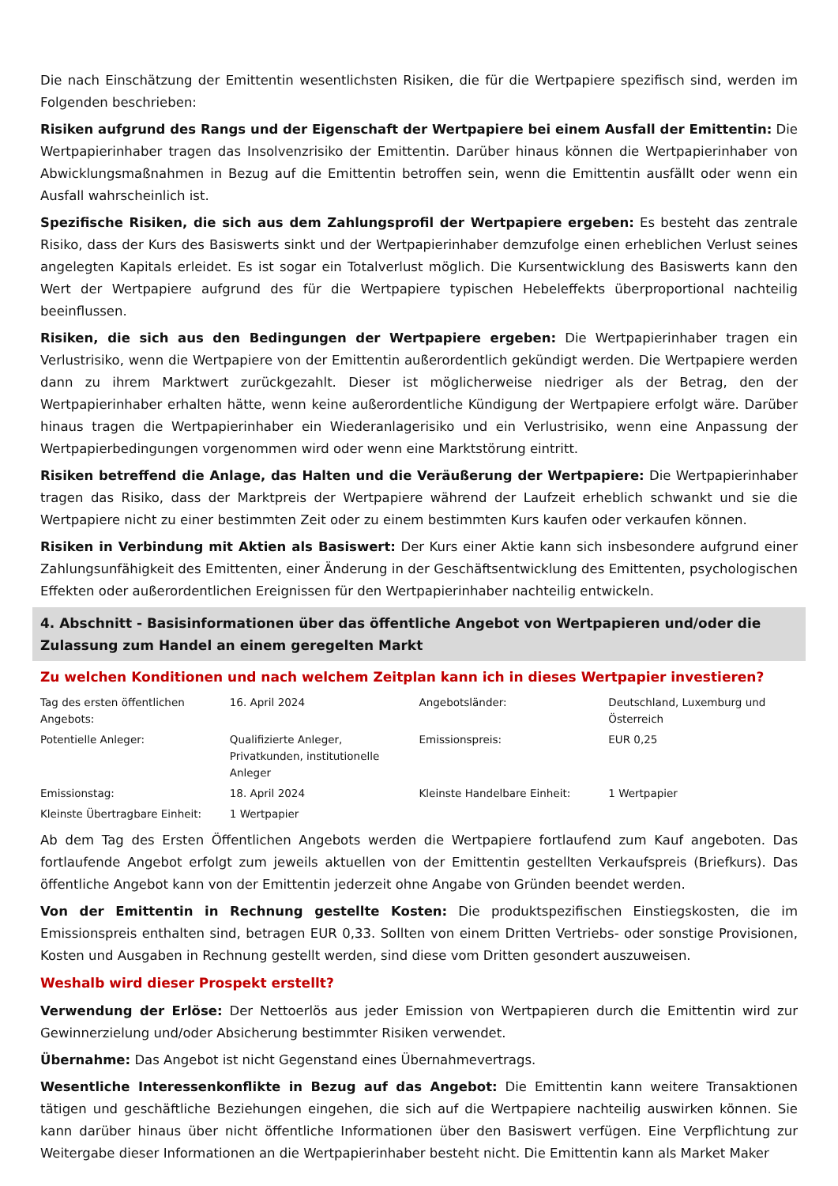Die nach Einschätzung der Emittentin wesentlichsten Risiken, die für die Wertpapiere spezifisch sind, werden im Folgenden beschrieben:
Risiken aufgrund des Rangs und der Eigenschaft der Wertpapiere bei einem Ausfall der Emittentin: Die Wertpapierinhaber tragen das Insolvenzrisiko der Emittentin. Darüber hinaus können die Wertpapierinhaber von Abwicklungsmaßnahmen in Bezug auf die Emittentin betroffen sein, wenn die Emittentin ausfällt oder wenn ein Ausfall wahrscheinlich ist.
Spezifische Risiken, die sich aus dem Zahlungsprofil der Wertpapiere ergeben: Es besteht das zentrale Risiko, dass der Kurs des Basiswerts sinkt und der Wertpapierinhaber demzufolge einen erheblichen Verlust seines angelegten Kapitals erleidet. Es ist sogar ein Totalverlust möglich. Die Kursentwicklung des Basiswerts kann den Wert der Wertpapiere aufgrund des für die Wertpapiere typischen Hebeleffekts überproportional nachteilig beeinflussen.
Risiken, die sich aus den Bedingungen der Wertpapiere ergeben: Die Wertpapierinhaber tragen ein Verlustrisiko, wenn die Wertpapiere von der Emittentin außerordentlich gekündigt werden. Die Wertpapiere werden dann zu ihrem Marktwert zurückgezahlt. Dieser ist möglicherweise niedriger als der Betrag, den der Wertpapierinhaber erhalten hätte, wenn keine außerordentliche Kündigung der Wertpapiere erfolgt wäre. Darüber hinaus tragen die Wertpapierinhaber ein Wiederanlagerisiko und ein Verlustrisiko, wenn eine Anpassung der Wertpapierbedingungen vorgenommen wird oder wenn eine Marktstörung eintritt.
Risiken betreffend die Anlage, das Halten und die Veräußerung der Wertpapiere: Die Wertpapierinhaber tragen das Risiko, dass der Marktpreis der Wertpapiere während der Laufzeit erheblich schwankt und sie die Wertpapiere nicht zu einer bestimmten Zeit oder zu einem bestimmten Kurs kaufen oder verkaufen können.
Risiken in Verbindung mit Aktien als Basiswert: Der Kurs einer Aktie kann sich insbesondere aufgrund einer Zahlungsunfähigkeit des Emittenten, einer Änderung in der Geschäftsentwicklung des Emittenten, psychologischen Effekten oder außerordentlichen Ereignissen für den Wertpapierinhaber nachteilig entwickeln.
4. Abschnitt - Basisinformationen über das öffentliche Angebot von Wertpapieren und/oder die Zulassung zum Handel an einem geregelten Markt
Zu welchen Konditionen und nach welchem Zeitplan kann ich in dieses Wertpapier investieren?
| Tag des ersten öffentlichen Angebots: | 16. April 2024 | Angebotsländer: | Deutschland, Luxemburg und Österreich |
| Potentielle Anleger: | Qualifizierte Anleger, Privatkunden, institutionelle Anleger | Emissionspreis: | EUR 0,25 |
| Emissionstag: | 18. April 2024 | Kleinste Handelbare Einheit: | 1 Wertpapier |
| Kleinste Übertragbare Einheit: | 1 Wertpapier | | |
Ab dem Tag des Ersten Öffentlichen Angebots werden die Wertpapiere fortlaufend zum Kauf angeboten. Das fortlaufende Angebot erfolgt zum jeweils aktuellen von der Emittentin gestellten Verkaufspreis (Briefkurs). Das öffentliche Angebot kann von der Emittentin jederzeit ohne Angabe von Gründen beendet werden.
Von der Emittentin in Rechnung gestellte Kosten: Die produktspezifischen Einstiegskosten, die im Emissionspreis enthalten sind, betragen EUR 0,33. Sollten von einem Dritten Vertriebs- oder sonstige Provisionen, Kosten und Ausgaben in Rechnung gestellt werden, sind diese vom Dritten gesondert auszuweisen.
Weshalb wird dieser Prospekt erstellt?
Verwendung der Erlöse: Der Nettoerlös aus jeder Emission von Wertpapieren durch die Emittentin wird zur Gewinnerzielung und/oder Absicherung bestimmter Risiken verwendet.
Übernahme: Das Angebot ist nicht Gegenstand eines Übernahmevertrags.
Wesentliche Interessenkonflikte in Bezug auf das Angebot: Die Emittentin kann weitere Transaktionen tätigen und geschäftliche Beziehungen eingehen, die sich auf die Wertpapiere nachteilig auswirken können. Sie kann darüber hinaus über nicht öffentliche Informationen über den Basiswert verfügen. Eine Verpflichtung zur Weitergabe dieser Informationen an die Wertpapierinhaber besteht nicht. Die Emittentin kann als Market Maker